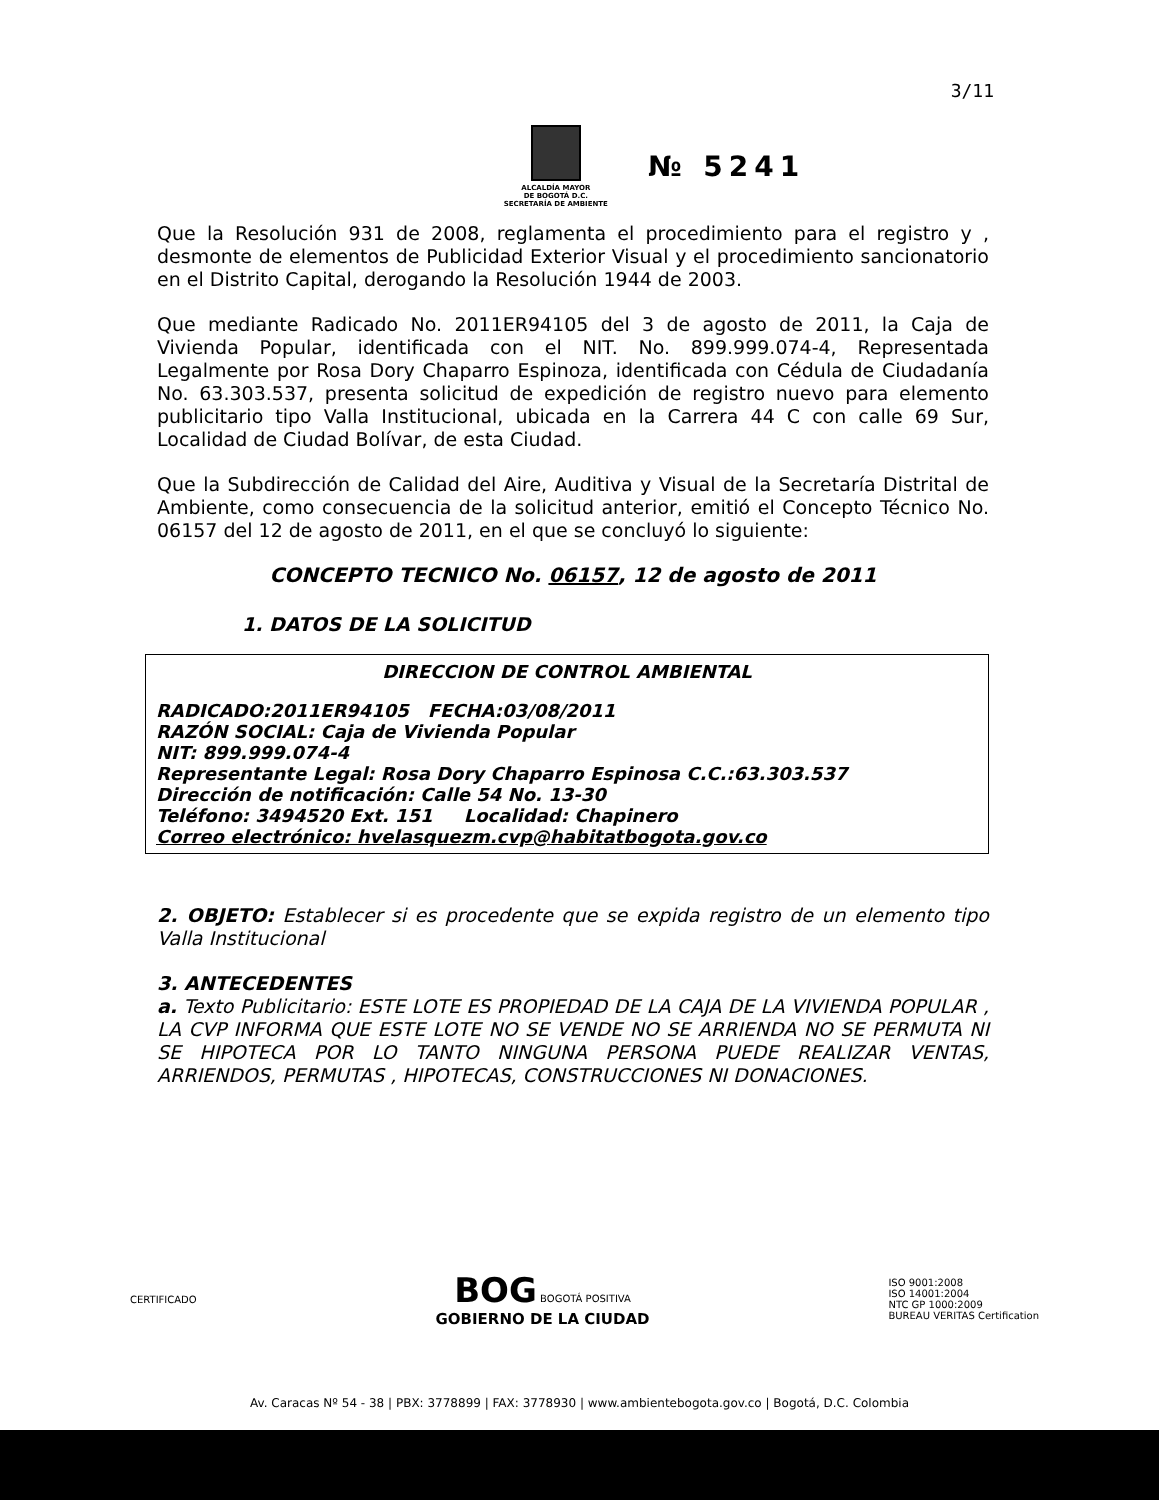3/11
ALCALDÍA MAYOR
DE BOGOTÁ D.C.
SECRETARÍA DE AMBIENTE
№ 5241
Que la Resolución 931 de 2008, reglamenta el procedimiento para el registro y , desmonte de elementos de Publicidad Exterior Visual y el procedimiento sancionatorio en el Distrito Capital, derogando la Resolución 1944 de 2003.
Que mediante Radicado No. 2011ER94105 del 3 de agosto de 2011, la Caja de Vivienda Popular, identificada con el NIT. No. 899.999.074-4, Representada Legalmente por Rosa Dory Chaparro Espinoza, identificada con Cédula de Ciudadanía No. 63.303.537, presenta solicitud de expedición de registro nuevo para elemento publicitario tipo Valla Institucional, ubicada en la Carrera 44 C con calle 69 Sur, Localidad de Ciudad Bolívar, de esta Ciudad.
Que la Subdirección de Calidad del Aire, Auditiva y Visual de la Secretaría Distrital de Ambiente, como consecuencia de la solicitud anterior, emitió el Concepto Técnico No. 06157 del 12 de agosto de 2011, en el que se concluyó lo siguiente:
CONCEPTO TECNICO No. 06157, 12 de agosto de 2011
1. DATOS DE LA SOLICITUD
DIRECCION DE CONTROL AMBIENTAL
RADICADO:2011ER94105 FECHA:03/08/2011
RAZÓN SOCIAL: Caja de Vivienda Popular
NIT: 899.999.074-4
Representante Legal: Rosa Dory Chaparro Espinosa C.C.:63.303.537
Dirección de notificación: Calle 54 No. 13-30
Teléfono: 3494520 Ext. 151 Localidad: Chapinero
Correo electrónico: hvelasquezm.cvp@habitatbogota.gov.co
2. OBJETO: Establecer si es procedente que se expida registro de un elemento tipo Valla Institucional
3. ANTECEDENTES
a. Texto Publicitario: ESTE LOTE ES PROPIEDAD DE LA CAJA DE LA VIVIENDA POPULAR , LA CVP INFORMA QUE ESTE LOTE NO SE VENDE NO SE ARRIENDA NO SE PERMUTA NI SE HIPOTECA POR LO TANTO NINGUNA PERSONA PUEDE REALIZAR VENTAS, ARRIENDOS, PERMUTAS , HIPOTECAS, CONSTRUCCIONES NI DONACIONES.
CERTIFICADO
BOG BOGOTÁ POSITIVA
GOBIERNO DE LA CIUDAD
ISO 9001:2008
ISO 14001:2004
NTC GP 1000:2009
BUREAU VERITAS Certification
Av. Caracas Nº 54 - 38 | PBX: 3778899 | FAX: 3778930 | www.ambientebogota.gov.co | Bogotá, D.C. Colombia